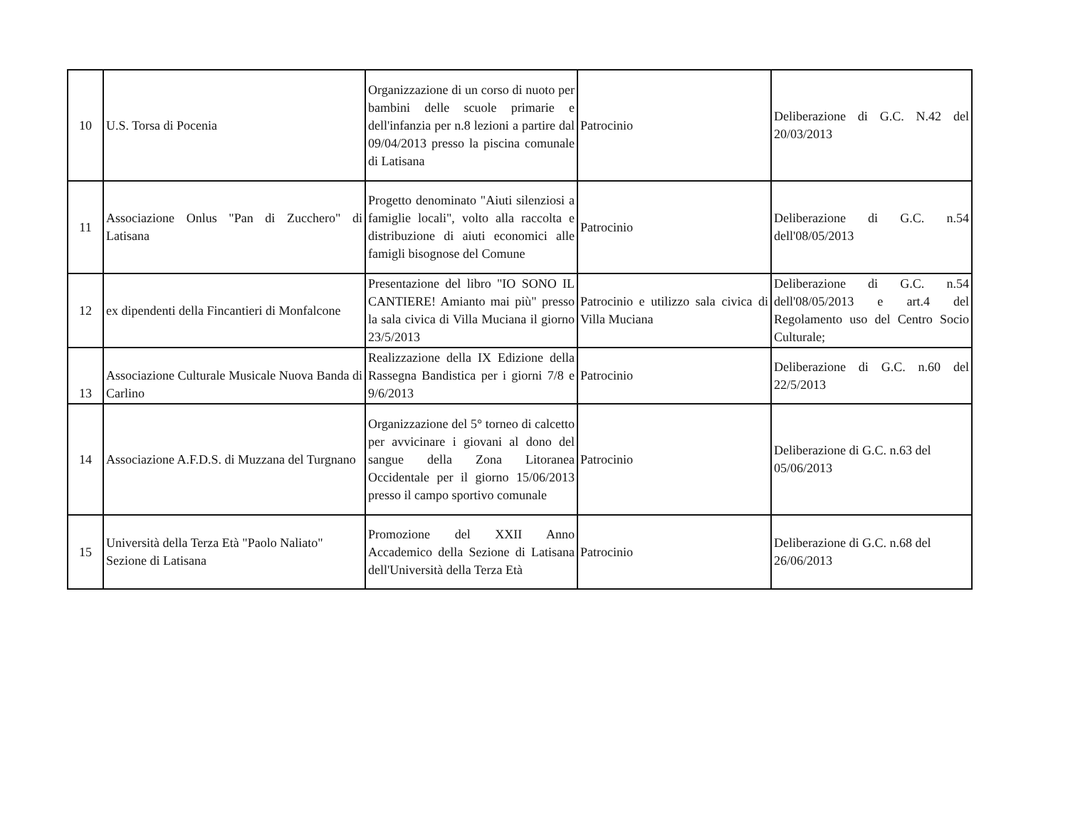| 10 | U.S. Torsa di Pocenia | Organizzazione di un corso di nuoto per bambini delle scuole primarie e dell'infanzia per n.8 lezioni a partire dal 09/04/2013 presso la piscina comunale di Latisana | Patrocinio | Deliberazione di G.C. N.42 del 20/03/2013 |
| 11 | Associazione Onlus "Pan di Zucchero" di Latisana | Progetto denominato "Aiuti silenziosi a famiglie locali", volto alla raccolta e distribuzione di aiuti economici alle famigli bisognose del Comune | Patrocinio | Deliberazione di G.C. n.54 dell'08/05/2013 |
| 12 | ex dipendenti della Fincantieri di Monfalcone | Presentazione del libro "IO SONO IL CANTIERE! Amianto mai più" presso la sala civica di Villa Muciana il giorno 23/5/2013 | Patrocinio e utilizzo sala civica di Villa Muciana | Deliberazione di G.C. n.54 dell'08/05/2013 e art.4 del Regolamento uso del Centro Socio Culturale; |
| 13 | Associazione Culturale Musicale Nuova Banda di Carlino | Realizzazione della IX Edizione della Rassegna Bandistica per i giorni 7/8 e 9/6/2013 | Patrocinio | Deliberazione di G.C. n.60 del 22/5/2013 |
| 14 | Associazione A.F.D.S. di Muzzana del Turgnano | Organizzazione del 5° torneo di calcetto per avvicinare i giovani al dono del sangue della Zona Litoranea Occidentale per il giorno 15/06/2013 presso il campo sportivo comunale | Patrocinio | Deliberazione di G.C. n.63 del 05/06/2013 |
| 15 | Università della Terza Età "Paolo Naliato" Sezione di Latisana | Promozione del XXII Anno Accademico della Sezione di Latisana dell'Università della Terza Età | Patrocinio | Deliberazione di G.C. n.68 del 26/06/2013 |